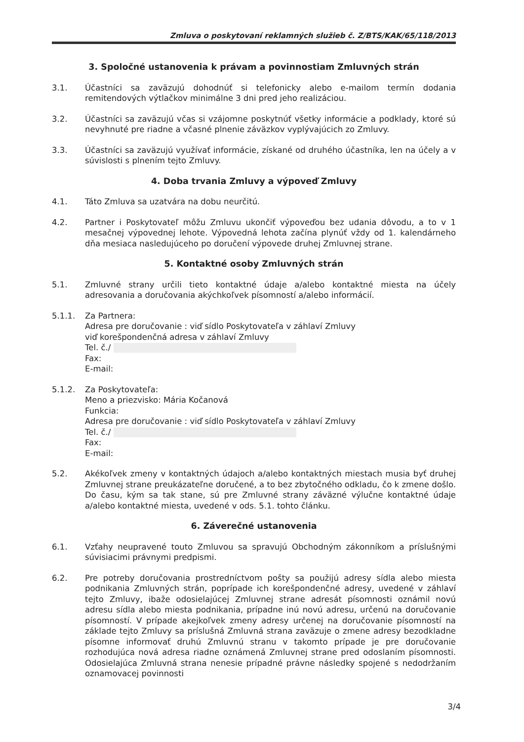Zmluva o poskytovaní reklamných služieb č. Z/BTS/KAK/65/118/2013
3. Spoločné ustanovenia k právam a povinnostiam Zmluvných strán
3.1. Účastníci sa zaväzujú dohodnúť si telefonicky alebo e-mailom termín dodania remitendových výtlačkov minimálne 3 dni pred jeho realizáciou.
3.2. Účastníci sa zaväzujú včas si vzájomne poskytnúť všetky informácie a podklady, ktoré sú nevyhnuté pre riadne a včasné plnenie záväzkov vyplývajúcich zo Zmluvy.
3.3. Účastníci sa zaväzujú využívať informácie, získané od druhého účastníka, len na účely a v súvislosti s plnením tejto Zmluvy.
4. Doba trvania Zmluvy a výpoveď Zmluvy
4.1. Táto Zmluva sa uzatvára na dobu neurčitú.
4.2. Partner i Poskytovateľ môžu Zmluvu ukončiť výpoveďou bez udania dôvodu, a to v 1 mesačnej výpovednej lehote. Výpovedná lehota začína plynúť vždy od 1. kalendárneho dňa mesiaca nasledujúceho po doručení výpovede druhej Zmluvnej strane.
5. Kontaktné osoby Zmluvných strán
5.1. Zmluvné strany určili tieto kontaktné údaje a/alebo kontaktné miesta na účely adresovania a doručovania akýchkoľvek písomností a/alebo informácií.
5.1.1. Za Partnera:
Adresa pre doručovanie : viď sídlo Poskytovateľa v záhlaví Zmluvy
viď korešpondenčná adresa v záhlaví Zmluvy
Tel. č./
Fax:
E-mail:
5.1.2. Za Poskytovateľa:
Meno a priezvisko: Mária Kočanová
Funkcia:
Adresa pre doručovanie : viď sídlo Poskytovateľa v záhlaví Zmluvy
Tel. č./
Fax:
E-mail:
5.2. Akékoľvek zmeny v kontaktných údajoch a/alebo kontaktných miestach musia byť druhej Zmluvnej strane preukázateľne doručené, a to bez zbytočného odkladu, čo k zmene došlo. Do času, kým sa tak stane, sú pre Zmluvné strany záväzné výlučne kontaktné údaje a/alebo kontaktné miesta, uvedené v ods. 5.1. tohto článku.
6. Záverečné ustanovenia
6.1. Vzťahy neupravené touto Zmluvou sa spravujú Obchodným zákonníkom a príslušnými súvisiacimi právnymi predpismi.
6.2. Pre potreby doručovania prostredníctvom pošty sa použijú adresy sídla alebo miesta podnikania Zmluvných strán, poprípade ich korešpondenčné adresy, uvedené v záhlaví tejto Zmluvy, ibaže odosielajúcej Zmluvnej strane adresát písomnosti oznámil novú adresu sídla alebo miesta podnikania, prípadne inú novú adresu, určenú na doručovanie písomností. V prípade akejkoľvek zmeny adresy určenej na doručovanie písomností na základe tejto Zmluvy sa príslušná Zmluvná strana zaväzuje o zmene adresy bezodkladne písomne informovať druhú Zmluvnú stranu v takomto prípade je pre doručovanie rozhodujúca nová adresa riadne oznámená Zmluvnej strane pred odoslaním písomnosti. Odosielajúca Zmluvná strana nenesie prípadné právne následky spojené s nedodržaním oznamovacej povinnosti
3/4